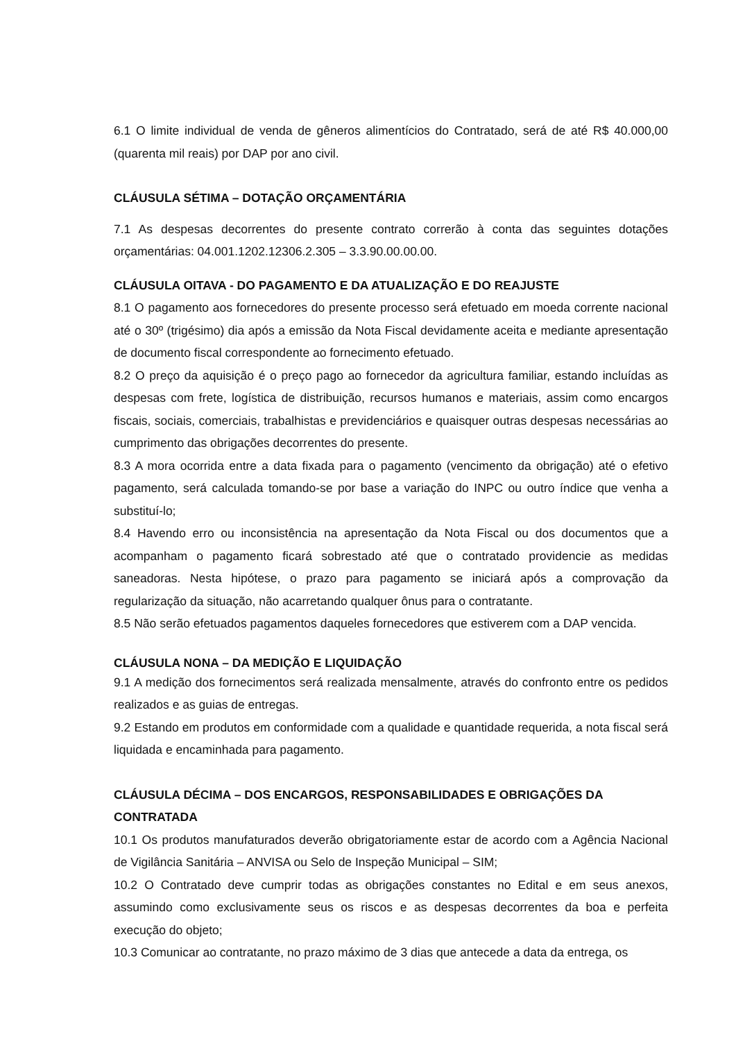6.1 O limite individual de venda de gêneros alimentícios do Contratado, será de até R$ 40.000,00 (quarenta mil reais) por DAP por ano civil.
CLÁUSULA SÉTIMA – DOTAÇÃO ORÇAMENTÁRIA
7.1 As despesas decorrentes do presente contrato correrão à conta das seguintes dotações orçamentárias: 04.001.1202.12306.2.305 – 3.3.90.00.00.00.
CLÁUSULA OITAVA - DO PAGAMENTO E DA ATUALIZAÇÃO E DO REAJUSTE
8.1 O pagamento aos fornecedores do presente processo será efetuado em moeda corrente nacional até o 30º (trigésimo) dia após a emissão da Nota Fiscal devidamente aceita e mediante apresentação de documento fiscal correspondente ao fornecimento efetuado.
8.2 O preço da aquisição é o preço pago ao fornecedor da agricultura familiar, estando incluídas as despesas com frete, logística de distribuição, recursos humanos e materiais, assim como encargos fiscais, sociais, comerciais, trabalhistas e previdenciários e quaisquer outras despesas necessárias ao cumprimento das obrigações decorrentes do presente.
8.3 A mora ocorrida entre a data fixada para o pagamento (vencimento da obrigação) até o efetivo pagamento, será calculada tomando-se por base a variação do INPC ou outro índice que venha a substituí-lo;
8.4 Havendo erro ou inconsistência na apresentação da Nota Fiscal ou dos documentos que a acompanham o pagamento ficará sobrestado até que o contratado providencie as medidas saneadoras. Nesta hipótese, o prazo para pagamento se iniciará após a comprovação da regularização da situação, não acarretando qualquer ônus para o contratante.
8.5 Não serão efetuados pagamentos daqueles fornecedores que estiverem com a DAP vencida.
CLÁUSULA NONA – DA MEDIÇÃO E LIQUIDAÇÃO
9.1 A medição dos fornecimentos será realizada mensalmente, através do confronto entre os pedidos realizados e as guias de entregas.
9.2 Estando em produtos em conformidade com a qualidade e quantidade requerida, a nota fiscal será liquidada e encaminhada para pagamento.
CLÁUSULA DÉCIMA – DOS ENCARGOS, RESPONSABILIDADES E OBRIGAÇÕES DA CONTRATADA
10.1 Os produtos manufaturados deverão obrigatoriamente estar de acordo com a Agência Nacional de Vigilância Sanitária – ANVISA ou Selo de Inspeção Municipal – SIM;
10.2 O Contratado deve cumprir todas as obrigações constantes no Edital e em seus anexos, assumindo como exclusivamente seus os riscos e as despesas decorrentes da boa e perfeita execução do objeto;
10.3 Comunicar ao contratante, no prazo máximo de 3 dias que antecede a data da entrega, os